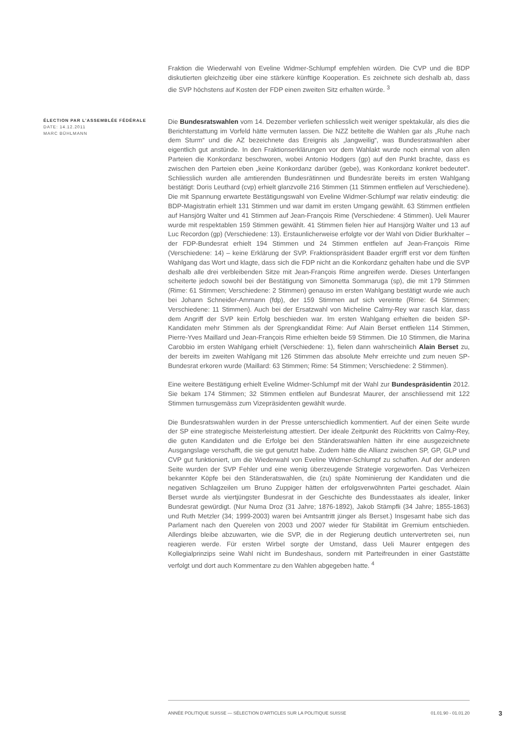Fraktion die Wiederwahl von Eveline Widmer-Schlumpf empfehlen würden. Die CVP und die BDP diskutierten gleichzeitig über eine stärkere künftige Kooperation. Es zeichnete sich deshalb ab, dass die SVP höchstens auf Kosten der FDP einen zweiten Sitz erhalten würde. <sup>3</sup>
ÉLECTION PAR L’ASSEMBLÉE FÉDÉRALE
DATE: 14.12.2011
MARC BÜHLMANN
Die Bundesratswahlen vom 14. Dezember verliefen schliesslich weit weniger spektakulär, als dies die Berichterstattung im Vorfeld hätte vermuten lassen. Die NZZ betitelte die Wahlen gar als „Ruhe nach dem Sturm“ und die AZ bezeichnete das Ereignis als „langweilig“, was Bundesratswahlen aber eigentlich gut anstünde. In den Fraktionserklärungen vor dem Wahlakt wurde noch einmal von allen Parteien die Konkordanz beschworen, wobei Antonio Hodgers (gp) auf den Punkt brachte, dass es zwischen den Parteien eben „keine Konkordanz darüber (gebe), was Konkordanz konkret bedeutet“. Schliesslich wurden alle amtierenden Bundesrätinnen und Bundesräte bereits im ersten Wahlgang bestätigt: Doris Leuthard (cvp) erhielt glanzvolle 216 Stimmen (11 Stimmen entfielen auf Verschiedene). Die mit Spannung erwartete Bestätigungswahl von Eveline Widmer-Schlumpf war relativ eindeutig: die BDP-Magistratin erhielt 131 Stimmen und war damit im ersten Umgang gewählt. 63 Stimmen entfielen auf Hansjörg Walter und 41 Stimmen auf Jean-François Rime (Verschiedene: 4 Stimmen). Ueli Maurer wurde mit respektablen 159 Stimmen gewählt. 41 Stimmen fielen hier auf Hansjörg Walter und 13 auf Luc Recordon (gp) (Verschiedene: 13). Erstaunlicherweise erfolgte vor der Wahl von Didier Burkhalter – der FDP-Bundesrat erhielt 194 Stimmen und 24 Stimmen entfielen auf Jean-François Rime (Verschiedene: 14) – keine Erklärung der SVP. Fraktionspräsident Baader ergriff erst vor dem fünften Wahlgang das Wort und klagte, dass sich die FDP nicht an die Konkordanz gehalten habe und die SVP deshalb alle drei verbleibenden Sitze mit Jean-François Rime angreifen werde. Dieses Unterfangen scheiterte jedoch sowohl bei der Bestätigung von Simonetta Sommaruga (sp), die mit 179 Stimmen (Rime: 61 Stimmen; Verschiedene: 2 Stimmen) genauso im ersten Wahlgang bestätigt wurde wie auch bei Johann Schneider-Ammann (fdp), der 159 Stimmen auf sich vereinte (Rime: 64 Stimmen; Verschiedene: 11 Stimmen). Auch bei der Ersatzwahl von Micheline Calmy-Rey war rasch klar, dass dem Angriff der SVP kein Erfolg beschieden war. Im ersten Wahlgang erhielten die beiden SP-Kandidaten mehr Stimmen als der Sprengkandidat Rime: Auf Alain Berset entfielen 114 Stimmen, Pierre-Yves Maillard und Jean-François Rime erhielten beide 59 Stimmen. Die 10 Stimmen, die Marina Carobbio im ersten Wahlgang erhielt (Verschiedene: 1), fielen dann wahrscheinlich Alain Berset zu, der bereits im zweiten Wahlgang mit 126 Stimmen das absolute Mehr erreichte und zum neuen SP-Bundesrat erkoren wurde (Maillard: 63 Stimmen; Rime: 54 Stimmen; Verschiedene: 2 Stimmen).
Eine weitere Bestätigung erhielt Eveline Widmer-Schlumpf mit der Wahl zur Bundespräsidentin 2012. Sie bekam 174 Stimmen; 32 Stimmen entfielen auf Bundesrat Maurer, der anschliessend mit 122 Stimmen turnusgemäss zum Vizepräsidenten gewählt wurde.
Die Bundesratswahlen wurden in der Presse unterschiedlich kommentiert. Auf der einen Seite wurde der SP eine strategische Meisterleistung attestiert. Der ideale Zeitpunkt des Rücktritts von Calmy-Rey, die guten Kandidaten und die Erfolge bei den Ständeratswahlen hätten ihr eine ausgezeichnete Ausgangslage verschafft, die sie gut genutzt habe. Zudem hätte die Allianz zwischen SP, GP, GLP und CVP gut funktioniert, um die Wiederwahl von Eveline Widmer-Schlumpf zu schaffen. Auf der anderen Seite wurden der SVP Fehler und eine wenig überzeugende Strategie vorgeworfen. Das Verheizen bekannter Köpfe bei den Ständeratswahlen, die (zu) späte Nominierung der Kandidaten und die negativen Schlagzeilen um Bruno Zuppiger hätten der erfolgsverwöhnten Partei geschadet. Alain Berset wurde als viertjüngster Bundesrat in der Geschichte des Bundesstaates als idealer, linker Bundesrat gewürdigt. (Nur Numa Droz (31 Jahre; 1876-1892), Jakob Stämpfli (34 Jahre; 1855-1863) und Ruth Metzler (34; 1999-2003) waren bei Amtsantritt jünger als Berset.) Insgesamt habe sich das Parlament nach den Querelen von 2003 und 2007 wieder für Stabilität im Gremium entschieden. Allerdings bleibe abzuwarten, wie die SVP, die in der Regierung deutlich untervertreten sei, nun reagieren werde. Für ersten Wirbel sorgte der Umstand, dass Ueli Maurer entgegen des Kollegialprinzips seine Wahl nicht im Bundeshaus, sondern mit Parteifreunden in einer Gaststätte verfolgt und dort auch Kommentare zu den Wahlen abgegeben hatte. <sup>4</sup>
ANNÉE POLITIQUE SUISSE — SÉLECTION D'ARTICLES SUR LA POLITIQUE SUISSE 01.01.90 - 01.01.20
3